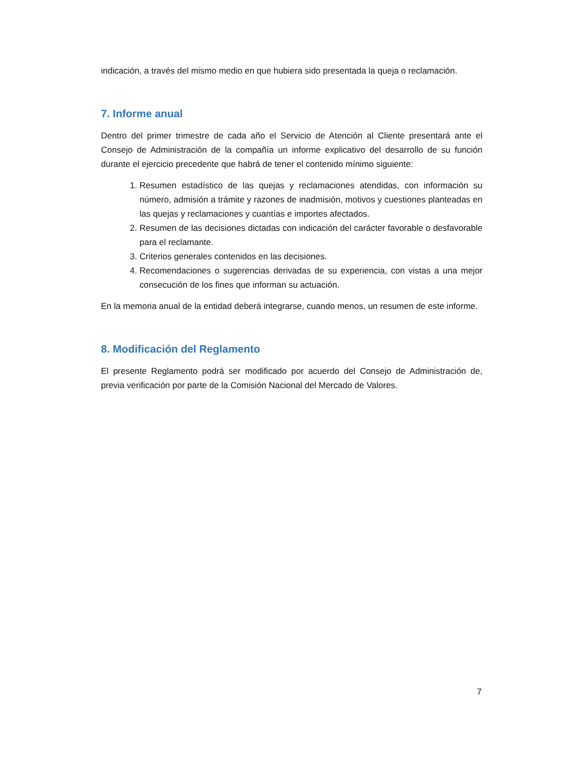indicación, a través del mismo medio en que hubiera sido presentada la queja o reclamación.
7. Informe anual
Dentro del primer trimestre de cada año el Servicio de Atención al Cliente presentará ante el Consejo de Administración de la compañía un informe explicativo del desarrollo de su función durante el ejercicio precedente que habrá de tener el contenido mínimo siguiente:
1. Resumen estadístico de las quejas y reclamaciones atendidas, con información su número, admisión a trámite y razones de inadmisión, motivos y cuestiones planteadas en las quejas y reclamaciones y cuantías e importes afectados.
2. Resumen de las decisiones dictadas con indicación del carácter favorable o desfavorable para el reclamante.
3. Criterios generales contenidos en las decisiones.
4. Recomendaciones o sugerencias derivadas de su experiencia, con vistas a una mejor consecución de los fines que informan su actuación.
En la memoria anual de la entidad deberá integrarse, cuando menos, un resumen de este informe.
8. Modificación del Reglamento
El presente Reglamento podrá ser modificado por acuerdo del Consejo de Administración de, previa verificación por parte de la Comisión Nacional del Mercado de Valores.
7